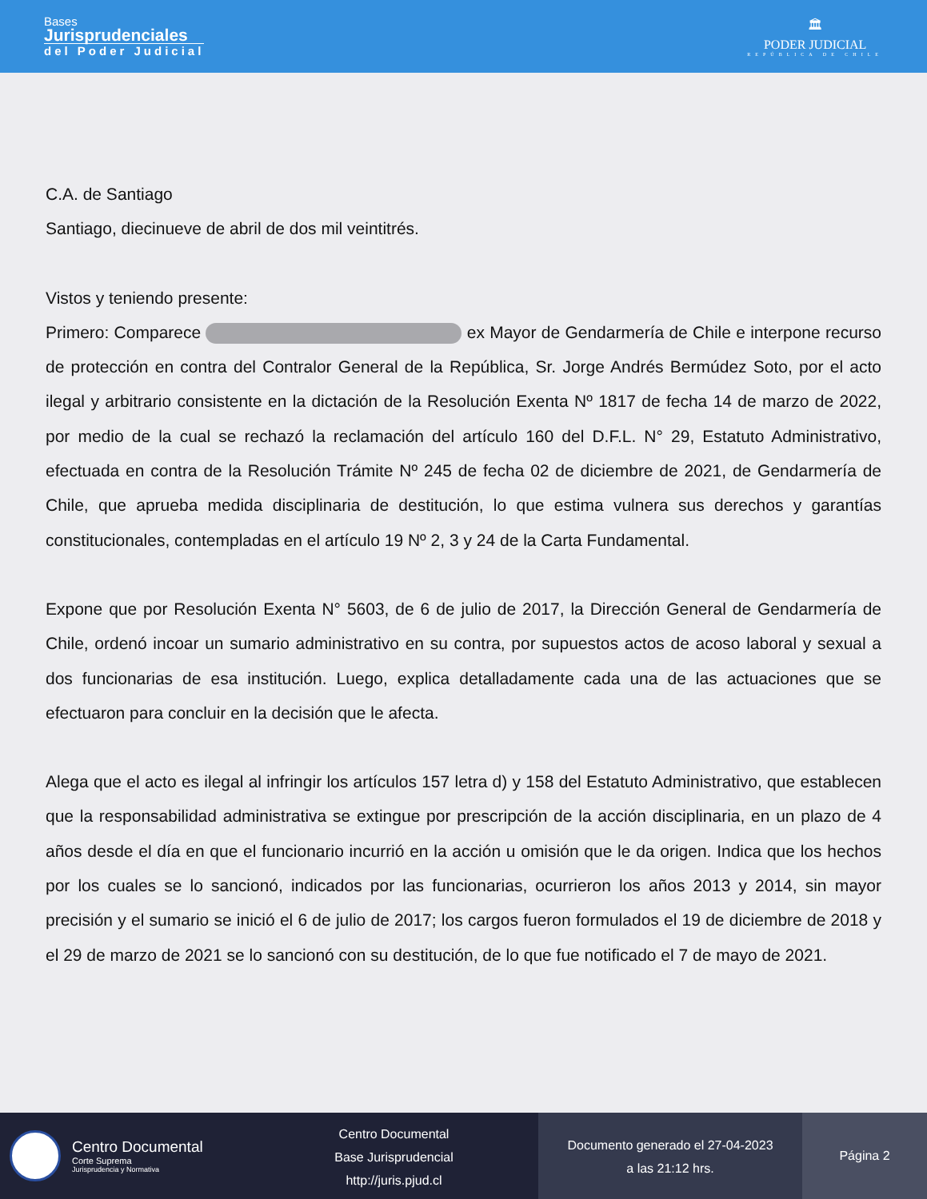Bases
Jurisprudenciales
del Poder Judicial
🏛
PODER JUDICIAL
REPÚBLICA DE CHILE
C.A. de Santiago
Santiago, diecinueve de abril de dos mil veintitrés.
Vistos y teniendo presente:
Primero: Comparece ex Mayor de Gendarmería de Chile e interpone recurso de protección en contra del Contralor General de la República, Sr. Jorge Andrés Bermúdez Soto, por el acto ilegal y arbitrario consistente en la dictación de la Resolución Exenta Nº 1817 de fecha 14 de marzo de 2022, por medio de la cual se rechazó la reclamación del artículo 160 del D.F.L. N° 29, Estatuto Administrativo, efectuada en contra de la Resolución Trámite Nº 245 de fecha 02 de diciembre de 2021, de Gendarmería de Chile, que aprueba medida disciplinaria de destitución, lo que estima vulnera sus derechos y garantías constitucionales, contempladas en el artículo 19 Nº 2, 3 y 24 de la Carta Fundamental.
Expone que por Resolución Exenta N° 5603, de 6 de julio de 2017, la Dirección General de Gendarmería de Chile, ordenó incoar un sumario administrativo en su contra, por supuestos actos de acoso laboral y sexual a dos funcionarias de esa institución. Luego, explica detalladamente cada una de las actuaciones que se efectuaron para concluir en la decisión que le afecta.
Alega que el acto es ilegal al infringir los artículos 157 letra d) y 158 del Estatuto Administrativo, que establecen que la responsabilidad administrativa se extingue por prescripción de la acción disciplinaria, en un plazo de 4 años desde el día en que el funcionario incurrió en la acción u omisión que le da origen. Indica que los hechos por los cuales se lo sancionó, indicados por las funcionarias, ocurrieron los años 2013 y 2014, sin mayor precisión y el sumario se inició el 6 de julio de 2017; los cargos fueron formulados el 19 de diciembre de 2018 y el 29 de marzo de 2021 se lo sancionó con su destitución, de lo que fue notificado el 7 de mayo de 2021.
Centro Documental
Corte Suprema
Jurisprudencia y Normativa
Centro Documental
Base Jurisprudencial
http://juris.pjud.cl
Documento generado el 27-04-2023
a las 21:12 hrs.
Página 2